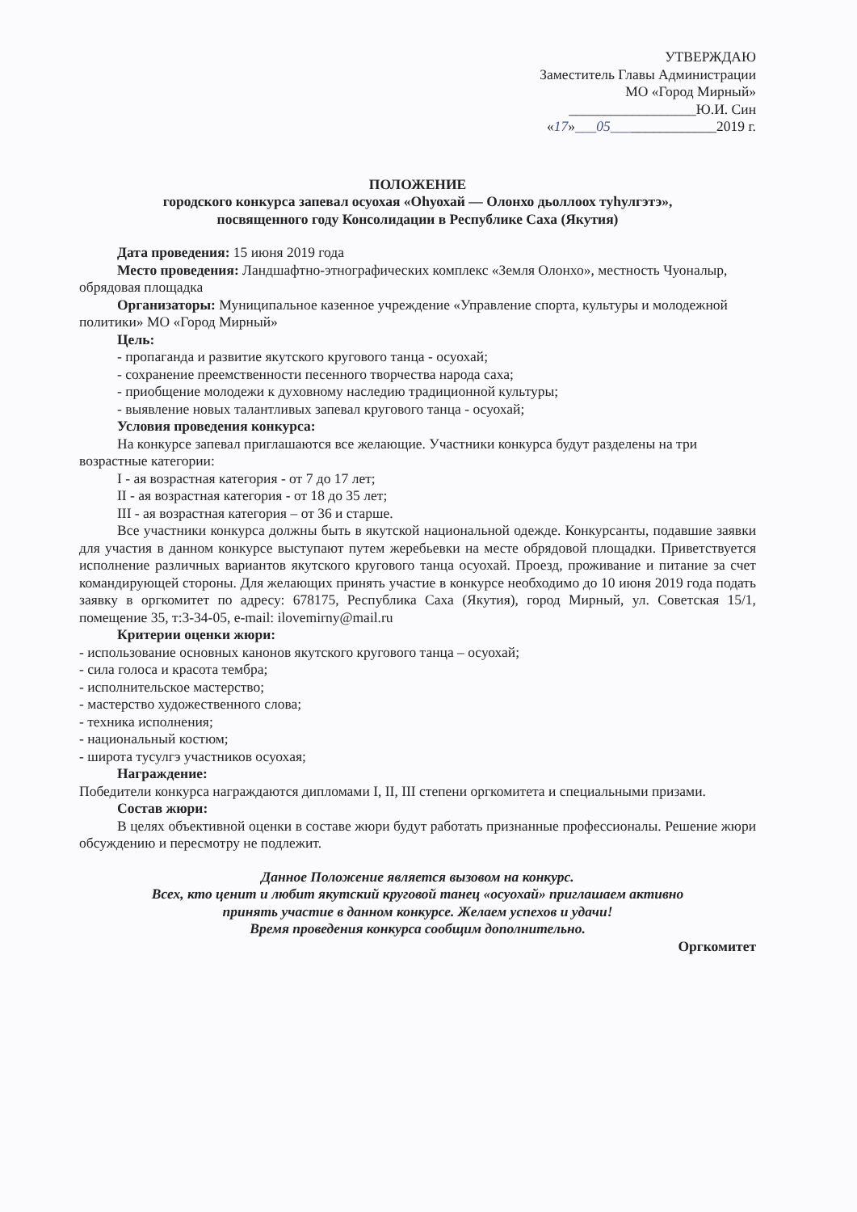УТВЕРЖДАЮ
Заместитель Главы Администрации
МО «Город Мирный»
__________________Ю.И. Син
«17»___05_______________2019 г.
ПОЛОЖЕНИЕ
городского конкурса запевал осуохая «Оһуохай — Олонхо дьоллоох туһулгэтэ»,
посвященного году Консолидации в Республике Саха (Якутия)
Дата проведения: 15 июня 2019 года
Место проведения: Ландшафтно-этнографических комплекс «Земля Олонхо», местность Чуоналыр, обрядовая площадка
Организаторы: Муниципальное казенное учреждение «Управление спорта, культуры и молодежной политики» МО «Город Мирный»
Цель:
- пропаганда и развитие якутского кругового танца - осуохай;
- сохранение преемственности песенного творчества народа саха;
- приобщение молодежи к духовному наследию традиционной культуры;
- выявление новых талантливых запевал кругового танца - осуохай;
Условия проведения конкурса:
На конкурсе запевал приглашаются все желающие. Участники конкурса будут разделены на три возрастные категории:
I - ая возрастная категория - от 7 до 17 лет;
II - ая возрастная категория - от 18 до 35 лет;
III - ая возрастная категория – от 36 и старше.
Все участники конкурса должны быть в якутской национальной одежде. Конкурсанты, подавшие заявки для участия в данном конкурсе выступают путем жеребьевки на месте обрядовой площадки. Приветствуется исполнение различных вариантов якутского кругового танца осуохай. Проезд, проживание и питание за счет командирующей стороны. Для желающих принять участие в конкурсе необходимо до 10 июня 2019 года подать заявку в оргкомитет по адресу: 678175, Республика Саха (Якутия), город Мирный, ул. Советская 15/1, помещение 35, т:3-34-05, e-mail: ilovemirny@mail.ru
Критерии оценки жюри:
- использование основных канонов якутского кругового танца – осуохай;
- сила голоса и красота тембра;
- исполнительское мастерство;
- мастерство художественного слова;
- техника исполнения;
- национальный костюм;
- широта тусулгэ участников осуохая;
Награждение:
Победители конкурса награждаются дипломами I, II, III степени оргкомитета и специальными призами.
Состав жюри:
В целях объективной оценки в составе жюри будут работать признанные профессионалы. Решение жюри обсуждению и пересмотру не подлежит.
Данное Положение является вызовом на конкурс.
Всех, кто ценит и любит якутский круговой танец «осуохай» приглашаем активно
принять участие в данном конкурсе. Желаем успехов и удачи!
Время проведения конкурса сообщим дополнительно.
Оргкомитет